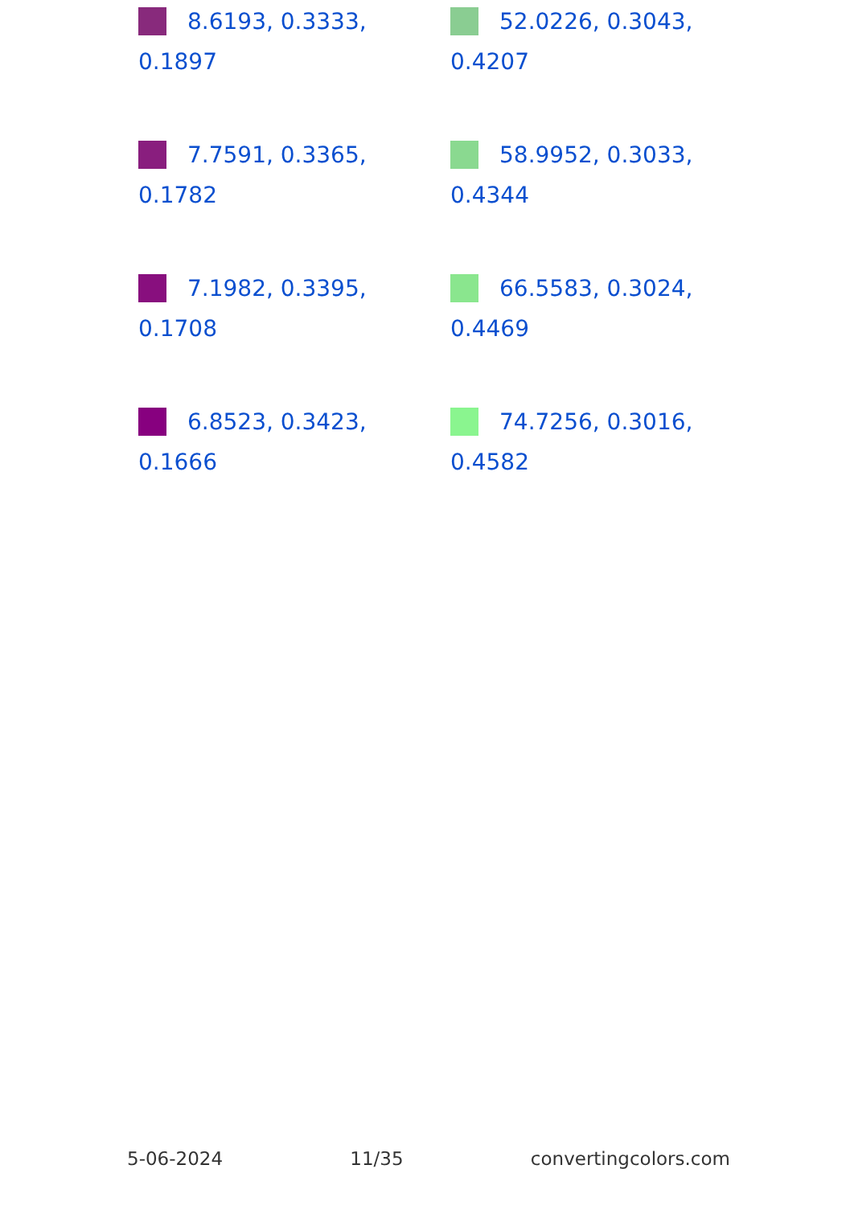8.6193, 0.3333, 0.1897
52.0226, 0.3043, 0.4207
7.7591, 0.3365, 0.1782
58.9952, 0.3033, 0.4344
7.1982, 0.3395, 0.1708
66.5583, 0.3024, 0.4469
6.8523, 0.3423, 0.1666
74.7256, 0.3016, 0.4582
5-06-2024 11/35 convertingcolors.com